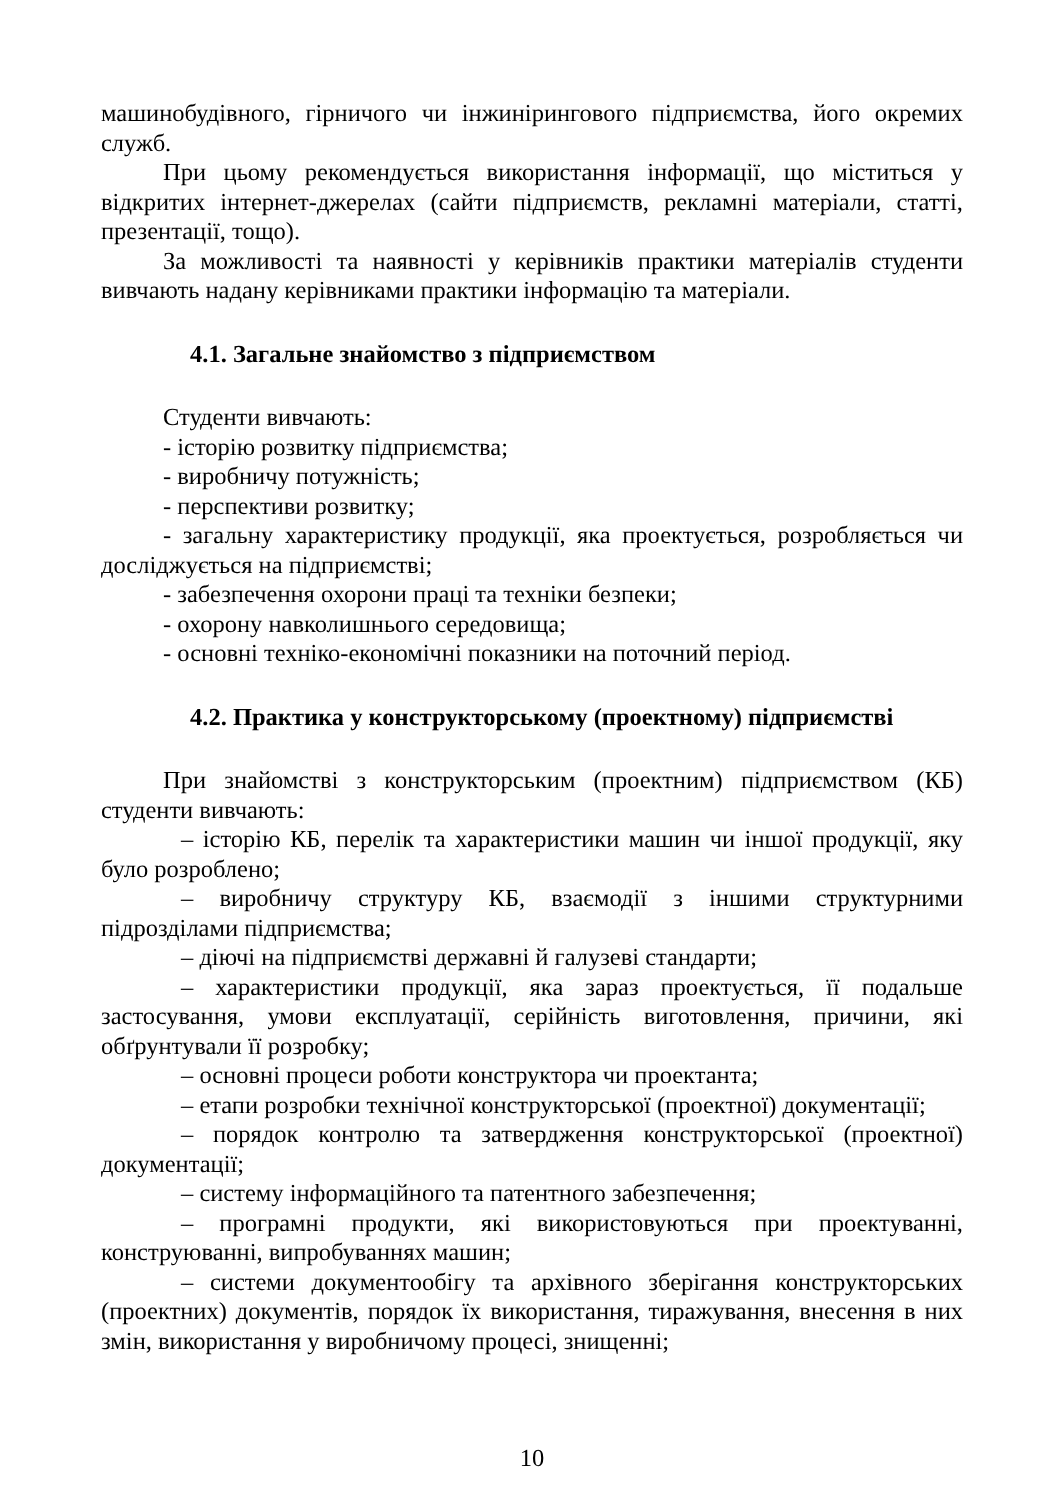машинобудівного, гірничого чи інжинірингового підприємства, його окремих служб.
При цьому рекомендується використання інформації, що міститься у відкритих інтернет-джерелах (сайти підприємств, рекламні матеріали, статті, презентації, тощо).
За можливості та наявності у керівників практики матеріалів студенти вивчають надану керівниками практики інформацію та матеріали.
4.1. Загальне знайомство з підприємством
Студенти вивчають:
- історію розвитку підприємства;
- виробничу потужність;
- перспективи розвитку;
- загальну характеристику продукції, яка проектується, розробляється чи досліджується на підприємстві;
- забезпечення охорони праці та техніки безпеки;
- охорону навколишнього середовища;
- основні техніко-економічні показники на поточний період.
4.2. Практика у конструкторському (проектному) підприємстві
При знайомстві з конструкторським (проектним) підприємством (КБ) студенти вивчають:
– історію КБ, перелік та характеристики машин чи іншої продукції, яку було розроблено;
– виробничу структуру КБ, взаємодії з іншими структурними підрозділами підприємства;
– діючі на підприємстві державні й галузеві стандарти;
– характеристики продукції, яка зараз проектується, її подальше застосування, умови експлуатації, серійність виготовлення, причини, які обґрунтували її розробку;
– основні процеси роботи конструктора чи проектанта;
– етапи розробки технічної конструкторської (проектної) документації;
– порядок контролю та затвердження конструкторської (проектної) документації;
– систему інформаційного та патентного забезпечення;
– програмні продукти, які використовуються при проектуванні, конструюванні, випробуваннях машин;
– системи документообігу та архівного зберігання конструкторських (проектних) документів, порядок їх використання, тиражування, внесення в них змін, використання у виробничому процесі, знищенні;
10